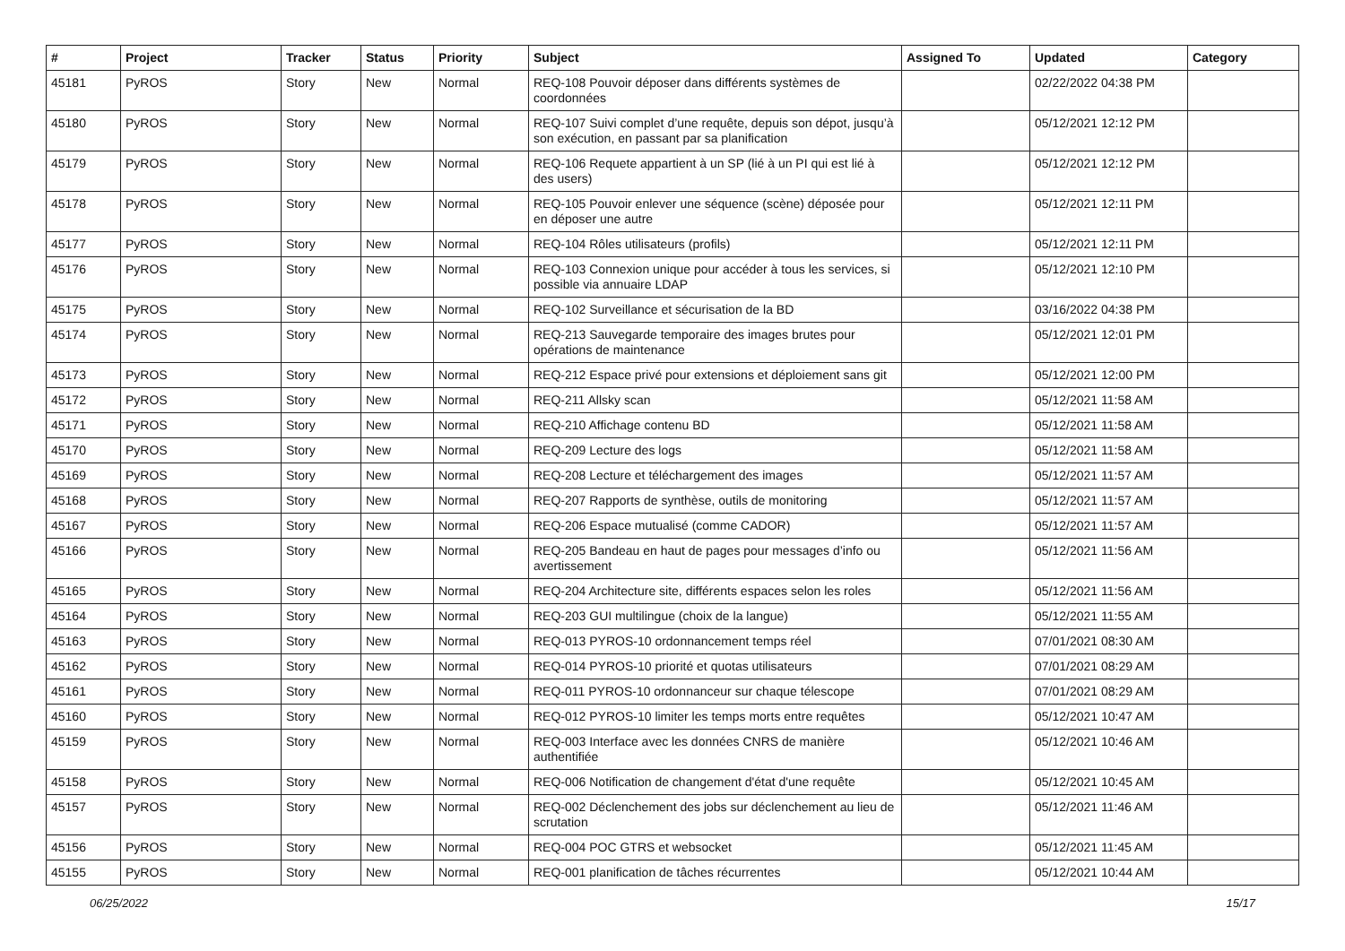| # | Project | Tracker | Status | Priority | Subject | Assigned To | Updated | Category |
| --- | --- | --- | --- | --- | --- | --- | --- | --- |
| 45181 | PyROS | Story | New | Normal | REQ-108 Pouvoir déposer dans différents systèmes de coordonnées | | 02/22/2022 04:38 PM | |
| 45180 | PyROS | Story | New | Normal | REQ-107 Suivi complet d’une requête, depuis son dépot, jusqu’à son exécution, en passant par sa planification | | 05/12/2021 12:12 PM | |
| 45179 | PyROS | Story | New | Normal | REQ-106 Requete appartient à un SP (lié à un PI qui est lié à des users) | | 05/12/2021 12:12 PM | |
| 45178 | PyROS | Story | New | Normal | REQ-105 Pouvoir enlever une séquence (scène) déposée pour en déposer une autre | | 05/12/2021 12:11 PM | |
| 45177 | PyROS | Story | New | Normal | REQ-104 Rôles utilisateurs (profils) | | 05/12/2021 12:11 PM | |
| 45176 | PyROS | Story | New | Normal | REQ-103 Connexion unique pour accéder à tous les services, si possible via annuaire LDAP | | 05/12/2021 12:10 PM | |
| 45175 | PyROS | Story | New | Normal | REQ-102 Surveillance et sécurisation de la BD | | 03/16/2022 04:38 PM | |
| 45174 | PyROS | Story | New | Normal | REQ-213 Sauvegarde temporaire des images brutes pour opérations de maintenance | | 05/12/2021 12:01 PM | |
| 45173 | PyROS | Story | New | Normal | REQ-212 Espace privé pour extensions et déploiement sans git | | 05/12/2021 12:00 PM | |
| 45172 | PyROS | Story | New | Normal | REQ-211 Allsky scan | | 05/12/2021 11:58 AM | |
| 45171 | PyROS | Story | New | Normal | REQ-210 Affichage contenu BD | | 05/12/2021 11:58 AM | |
| 45170 | PyROS | Story | New | Normal | REQ-209 Lecture des logs | | 05/12/2021 11:58 AM | |
| 45169 | PyROS | Story | New | Normal | REQ-208 Lecture et téléchargement des images | | 05/12/2021 11:57 AM | |
| 45168 | PyROS | Story | New | Normal | REQ-207 Rapports de synthèse, outils de monitoring | | 05/12/2021 11:57 AM | |
| 45167 | PyROS | Story | New | Normal | REQ-206 Espace mutualisé (comme CADOR) | | 05/12/2021 11:57 AM | |
| 45166 | PyROS | Story | New | Normal | REQ-205 Bandeau en haut de pages pour messages d’info ou avertissement | | 05/12/2021 11:56 AM | |
| 45165 | PyROS | Story | New | Normal | REQ-204 Architecture site, différents espaces selon les roles | | 05/12/2021 11:56 AM | |
| 45164 | PyROS | Story | New | Normal | REQ-203 GUI multilingue (choix de la langue) | | 05/12/2021 11:55 AM | |
| 45163 | PyROS | Story | New | Normal | REQ-013 PYROS-10 ordonnancement temps réel | | 07/01/2021 08:30 AM | |
| 45162 | PyROS | Story | New | Normal | REQ-014 PYROS-10 priorité et quotas utilisateurs | | 07/01/2021 08:29 AM | |
| 45161 | PyROS | Story | New | Normal | REQ-011 PYROS-10 ordonnanceur sur chaque télescope | | 07/01/2021 08:29 AM | |
| 45160 | PyROS | Story | New | Normal | REQ-012 PYROS-10 limiter les temps morts entre requêtes | | 05/12/2021 10:47 AM | |
| 45159 | PyROS | Story | New | Normal | REQ-003 Interface avec les données CNRS de manière authentifiée | | 05/12/2021 10:46 AM | |
| 45158 | PyROS | Story | New | Normal | REQ-006 Notification de changement d'état d'une requête | | 05/12/2021 10:45 AM | |
| 45157 | PyROS | Story | New | Normal | REQ-002 Déclenchement des jobs sur déclenchement au lieu de scrutation | | 05/12/2021 11:46 AM | |
| 45156 | PyROS | Story | New | Normal | REQ-004 POC GTRS et websocket | | 05/12/2021 11:45 AM | |
| 45155 | PyROS | Story | New | Normal | REQ-001 planification de tâches récurrentes | | 05/12/2021 10:44 AM | |
06/25/2022 15/17